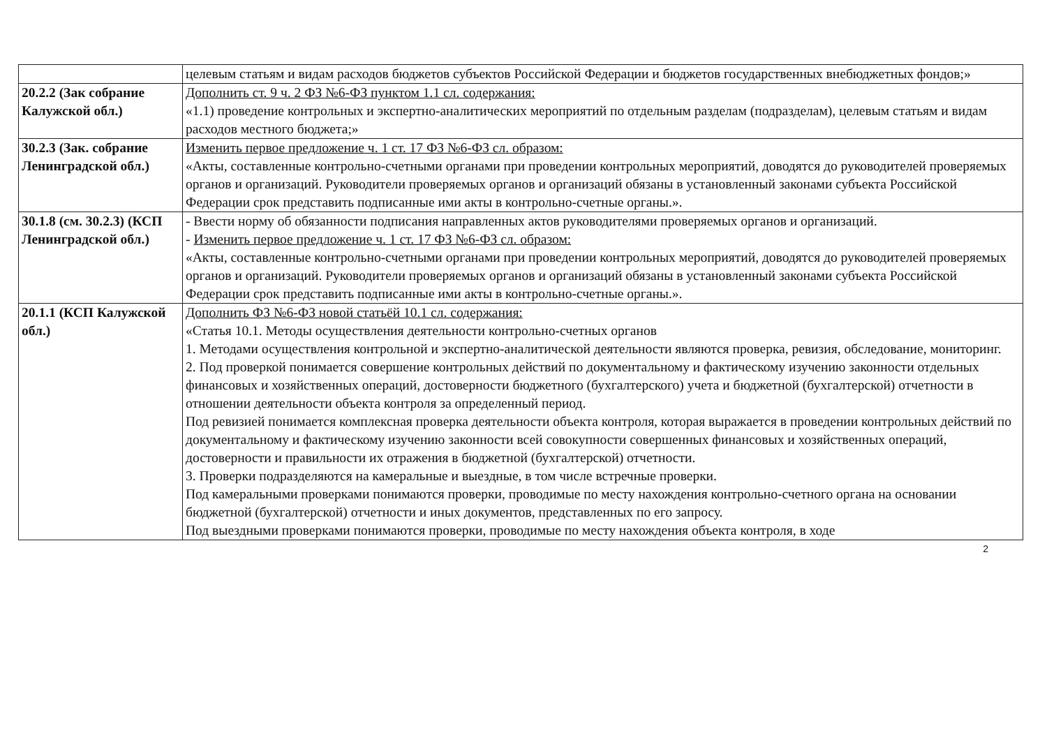| | целевым статьям и видам расходов бюджетов субъектов Российской Федерации и бюджетов государственных внебюджетных фондов;» |
| 20.2.2 (Зак собрание Калужской обл.) | Дополнить ст. 9 ч. 2 ФЗ №6-ФЗ пунктом 1.1 сл. содержания: «1.1) проведение контрольных и экспертно-аналитических мероприятий по отдельным разделам (подразделам), целевым статьям и видам расходов местного бюджета;» |
| 30.2.3 (Зак. собрание Ленинградской обл.) | Изменить первое предложение ч. 1 ст. 17 ФЗ №6-ФЗ сл. образом: «Акты, составленные контрольно-счетными органами при проведении контрольных мероприятий, доводятся до руководителей проверяемых органов и организаций. Руководители проверяемых органов и организаций обязаны в установленный законами субъекта Российской Федерации срок представить подписанные ими акты в контрольно-счетные органы.». |
| 30.1.8 (см. 30.2.3) (КСП Ленинградской обл.) | - Ввести норму об обязанности подписания направленных актов руководителями проверяемых органов и организаций. - Изменить первое предложение ч. 1 ст. 17 ФЗ №6-ФЗ сл. образом: «Акты, составленные контрольно-счетными органами при проведении контрольных мероприятий, доводятся до руководителей проверяемых органов и организаций. Руководители проверяемых органов и организаций обязаны в установленный законами субъекта Российской Федерации срок представить подписанные ими акты в контрольно-счетные органы.». |
| 20.1.1 (КСП Калужской обл.) | Дополнить ФЗ №6-ФЗ новой статьёй 10.1 сл. содержания: «Статья 10.1. Методы осуществления деятельности контрольно-счетных органов 1. Методами осуществления контрольной и экспертно-аналитической деятельности являются проверка, ревизия, обследование, мониторинг. 2. Под проверкой понимается совершение контрольных действий по документальному и фактическому изучению законности отдельных финансовых и хозяйственных операций, достоверности бюджетного (бухгалтерского) учета и бюджетной (бухгалтерской) отчетности в отношении деятельности объекта контроля за определенный период. Под ревизией понимается комплексная проверка деятельности объекта контроля, которая выражается в проведении контрольных действий по документальному и фактическому изучению законности всей совокупности совершенных финансовых и хозяйственных операций, достоверности и правильности их отражения в бюджетной (бухгалтерской) отчетности. 3. Проверки подразделяются на камеральные и выездные, в том числе встречные проверки. Под камеральными проверками понимаются проверки, проводимые по месту нахождения контрольно-счетного органа на основании бюджетной (бухгалтерской) отчетности и иных документов, представленных по его запросу. Под выездными проверками понимаются проверки, проводимые по месту нахождения объекта контроля, в ходе |
2